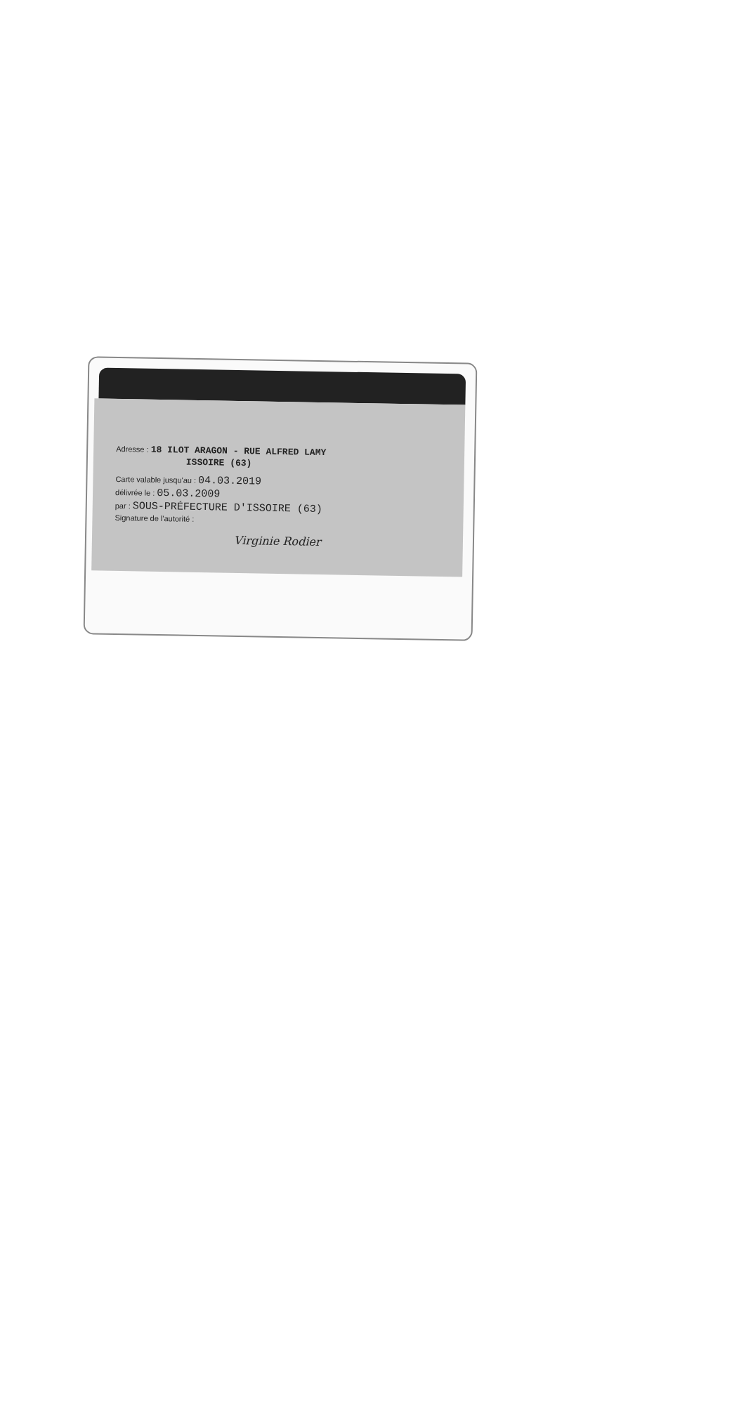Adresse : 18 ILOT ARAGON - RUE ALFRED LAMY
ISSOIRE (63)
Carte valable jusqu'au : 04.03.2019
délivrée le : 05.03.2009
par : SOUS-PRÉFECTURE D'ISSOIRE (63)
Signature de l'autorité :
Virginie Rodier